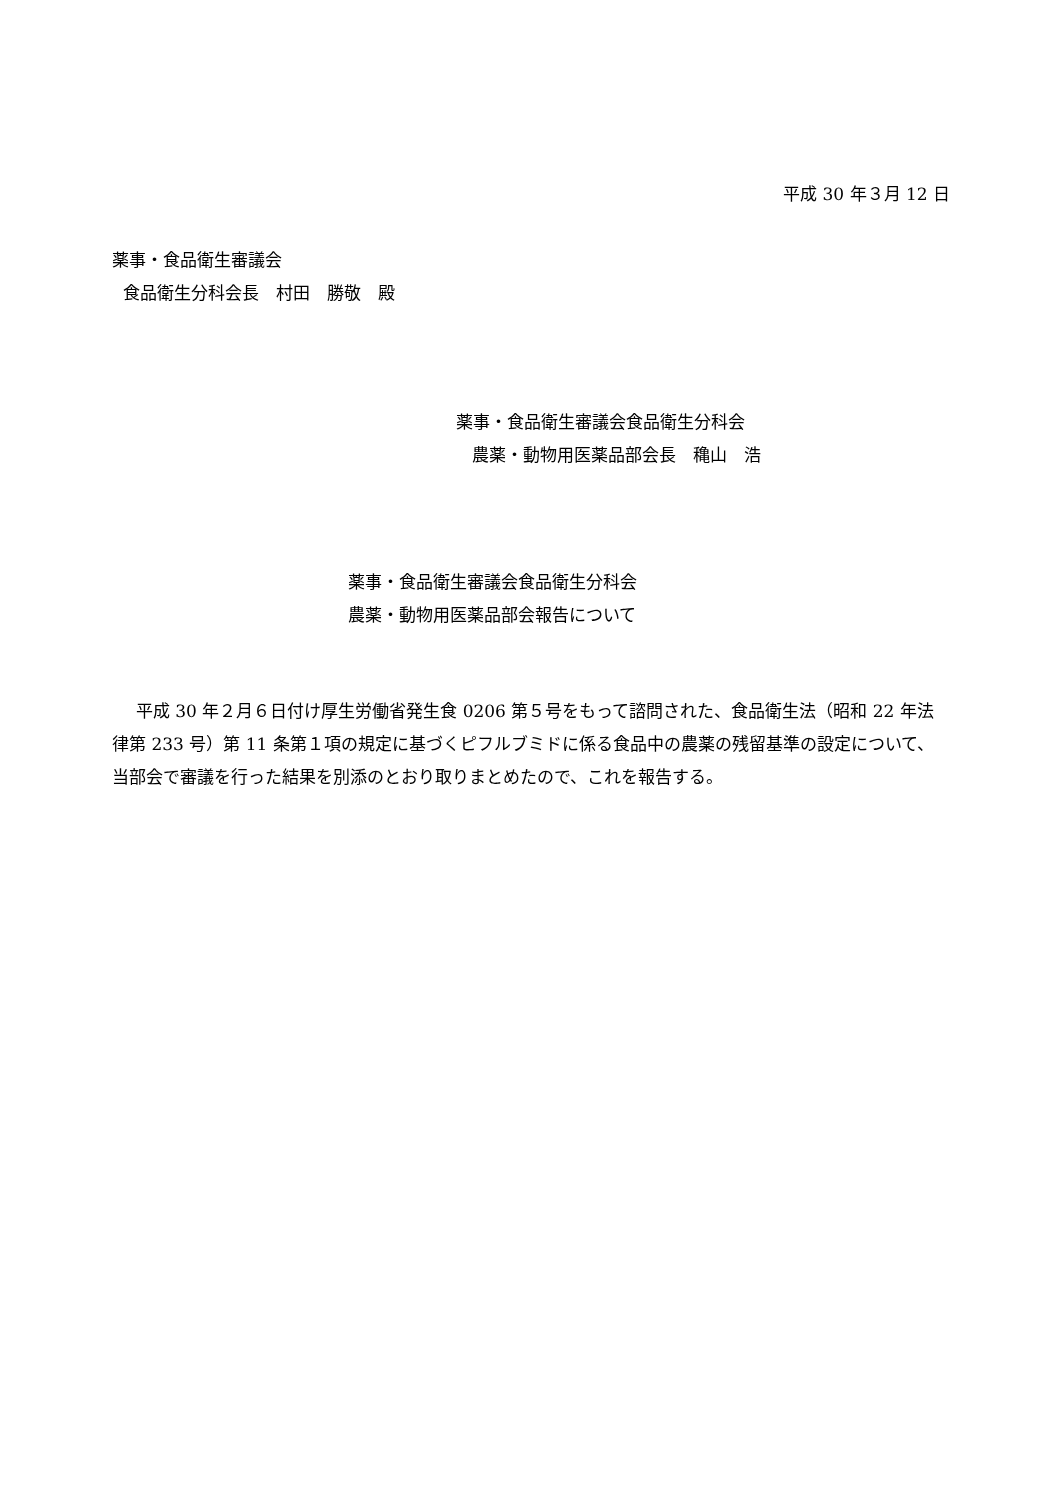平成 30 年３月 12 日
薬事・食品衛生審議会
食品衛生分科会長　村田　勝敬　殿
薬事・食品衛生審議会食品衛生分科会
農薬・動物用医薬品部会長　穐山　浩
薬事・食品衛生審議会食品衛生分科会
農薬・動物用医薬品部会報告について
平成 30 年２月６日付け厚生労働省発生食 0206 第５号をもって諮問された、食品衛生法（昭和 22 年法律第 233 号）第 11 条第１項の規定に基づくピフルブミドに係る食品中の農薬の残留基準の設定について、当部会で審議を行った結果を別添のとおり取りまとめたので、これを報告する。